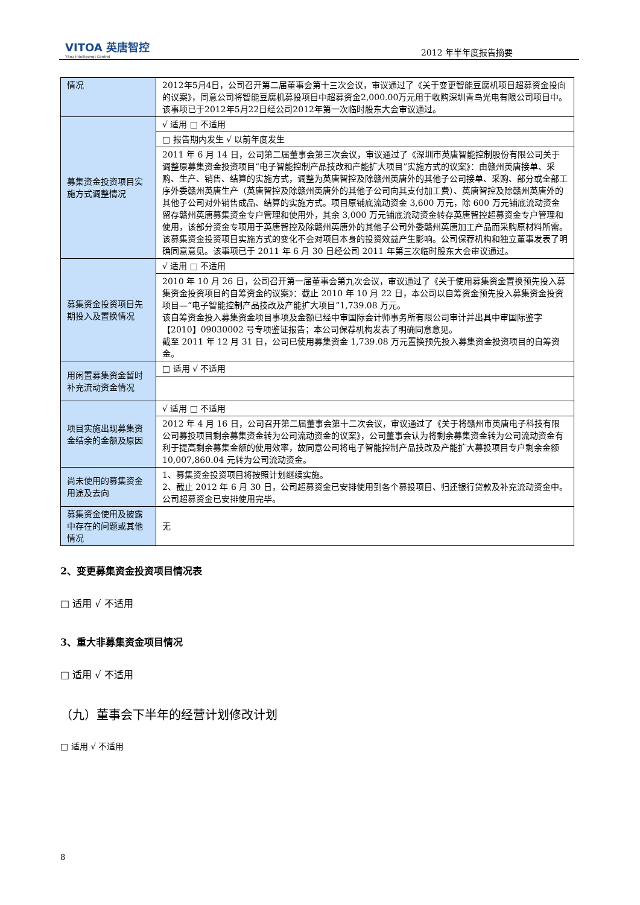VITOA 英唐智控
Yitoa Intelligengt Control
2012 年半年度报告摘要
| 情况 | 2012年5月4日，公司召开第二届董事会第十三次会议，审议通过了《关于变更智能豆腐机项目超募资金投向的议案》，同意公司将智能豆腐机募投项目中超募资金2,000.00万元用于收购深圳青鸟光电有限公司项目中。该事项已于2012年5月22日经公司2012年第一次临时股东大会审议通过。 |
| 募集资金投资项目实施方式调整情况 | √ 适用 □ 不适用 |
| | □ 报告期内发生 √ 以前年度发生 |
| | 2011 年 6 月 14 日，公司第二届董事会第三次会议，审议通过了《深圳市英唐智能控制股份有限公司关于调整原募集资金投资项目“电子智能控制产品技改和产能扩大项目”实施方式的议案》：由赣州英唐接单、采购、生产、销售、结算的实施方式，调整为英唐智控及除赣州英唐外的其他子公司接单、采购、部分或全部工序外委赣州英唐生产（英唐智控及除赣州英唐外的其他子公司向其支付加工费）、英唐智控及除赣州英唐外的其他子公司对外销售成品、结算的实施方式。项目原铺底流动资金 3,600 万元，除 600 万元铺底流动资金留存赣州英唐募集资金专户管理和使用外，其余 3,000 万元铺底流动资金转存英唐智控超募资金专户管理和使用，该部分资金专项用于英唐智控及除赣州英唐外的其他子公司外委赣州英唐加工产品而采购原材料所需。该募集资金投资项目实施方式的变化不会对项目本身的投资效益产生影响。公司保荐机构和独立董事发表了明确同意意见。该事项已于 2011 年 6 月 30 日经公司 2011 年第三次临时股东大会审议通过。 |
| 募集资金投资项目先期投入及置换情况 | √ 适用 □ 不适用 |
| | 2010 年 10 月 26 日，公司召开第一届董事会第九次会议，审议通过了《关于使用募集资金置换预先投入募集资金投资项目的自筹资金的议案》：截止 2010 年 10 月 22 日，本公司以自筹资金预先投入募集资金投资项目—“电子智能控制产品技改及产能扩大项目”1,739.08 万元。 该自筹资金投入募集资金项目事项及金额已经中审国际会计师事务所有限公司审计并出具中审国际鉴字【2010】09030002 号专项鉴证报告；本公司保荐机构发表了明确同意意见。 截至 2011 年 12 月 31 日，公司已使用募集资金 1,739.08 万元置换预先投入募集资金投资项目的自筹资金。 |
| 用闲置募集资金暂时补充流动资金情况 | □ 适用 √ 不适用 |
| 项目实施出现募集资金结余的金额及原因 | √ 适用 □ 不适用 |
| | 2012 年 4 月 16 日，公司召开第二届董事会第十二次会议，审议通过了《关于将赣州市英唐电子科技有限公司募投项目剩余募集资金转为公司流动资金的议案》，公司董事会认为将剩余募集资金转为公司流动资金有利于提高剩余募集金额的使用效率，故同意公司将电子智能控制产品技改及产能扩大募投项目专户剩余金额 10,007,860.04 元转为公司流动资金。 |
| 尚未使用的募集资金用途及去向 | 1、募集资金投资项目将按照计划继续实施。 2、截止 2012 年 6 月 30 日，公司超募资金已安排使用到各个募投项目、归还银行贷款及补充流动资金中。公司超募资金已安排使用完毕。 |
| 募集资金使用及披露中存在的问题或其他情况 | 无 |
2、变更募集资金投资项目情况表
□ 适用 √ 不适用
3、重大非募集资金项目情况
□ 适用 √ 不适用
（九）董事会下半年的经营计划修改计划
□ 适用 √ 不适用
8